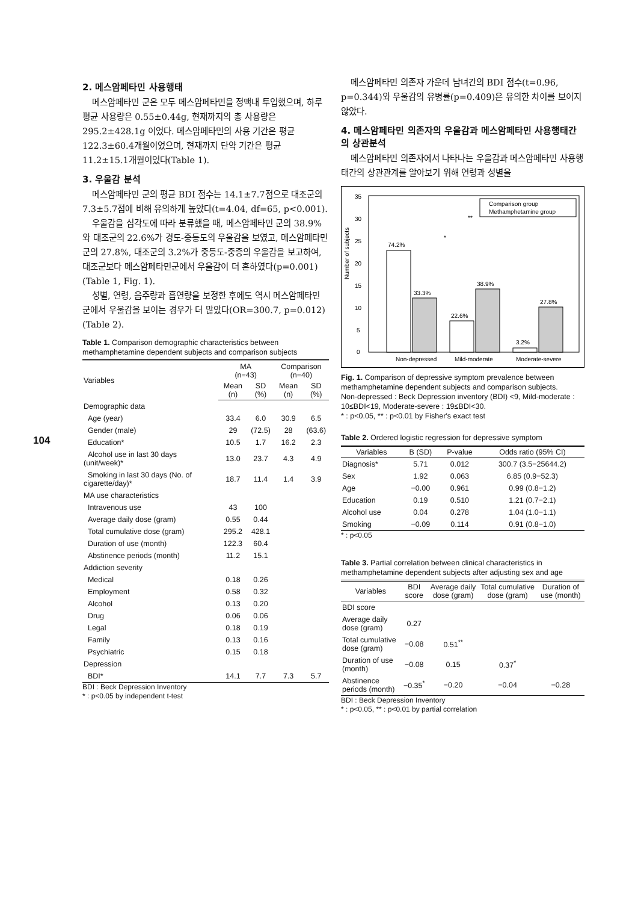104
2. 메스암페타민 사용행태
메스암페타민 군은 모두 메스암페타민을 정맥내 투입했으며, 하루 평균 사용량은 0.55±0.44g, 현재까지의 총 사용량은 295.2±428.1g 이었다. 메스암페타민의 사용 기간은 평균 122.3±60.4개월이었으며, 현재까지 단약 기간은 평균 11.2±15.1개월이었다(Table 1).
3. 우울감 분석
메스암페타민 군의 평균 BDI 점수는 14.1±7.7점으로 대조군의 7.3±5.7점에 비해 유의하게 높았다(t=4.04, df=65, p<0.001).
우울감을 심각도에 따라 분류했을 때, 메스암페타민 군의 38.9%와 대조군의 22.6%가 경도-중등도의 우울감을 보였고, 메스암페타민 군의 27.8%, 대조군의 3.2%가 중등도-중증의 우울감을 보고하여, 대조군보다 메스암페타민군에서 우울감이 더 흔하였다(p=0.001) (Table 1, Fig. 1).
성별, 연령, 음주량과 흡연량을 보정한 후에도 역시 메스암페타민 군에서 우울감을 보이는 경우가 더 많았다(OR=300.7, p=0.012) (Table 2).
Table 1. Comparison demographic characteristics between methamphetamine dependent subjects and comparison subjects
| Variables | MA (n=43) | | Comparison (n=40) | |
| --- | --- | --- | --- | --- |
| | Mean (n) | SD (%) | Mean (n) | SD (%) |
| Demographic data | | | | |
| Age (year) | 33.4 | 6.0 | 30.9 | 6.5 |
| Gender (male) | 29 | (72.5) | 28 | (63.6) |
| Education* | 10.5 | 1.7 | 16.2 | 2.3 |
| Alcohol use in last 30 days (unit/week)* | 13.0 | 23.7 | 4.3 | 4.9 |
| Smoking in last 30 days (No. of cigarette/day)* | 18.7 | 11.4 | 1.4 | 3.9 |
| MA use characteristics | | | | |
| Intravenous use | 43 | 100 | | |
| Average daily dose (gram) | 0.55 | 0.44 | | |
| Total cumulative dose (gram) | 295.2 | 428.1 | | |
| Duration of use (month) | 122.3 | 60.4 | | |
| Abstinence periods (month) | 11.2 | 15.1 | | |
| Addiction severity | | | | |
| Medical | 0.18 | 0.26 | | |
| Employment | 0.58 | 0.32 | | |
| Alcohol | 0.13 | 0.20 | | |
| Drug | 0.06 | 0.06 | | |
| Legal | 0.18 | 0.19 | | |
| Family | 0.13 | 0.16 | | |
| Psychiatric | 0.15 | 0.18 | | |
| Depression | | | | |
| BDI* | 14.1 | 7.7 | 7.3 | 5.7 |
BDI : Beck Depression Inventory
* : p<0.05 by independent t-test
메스암페타민 의존자 가운데 남녀간의 BDI 점수(t=0.96, p=0.344)와 우울감의 유병률(p=0.409)은 유의한 차이를 보이지 않았다.
4. 메스암페타민 의존자의 우울감과 메스암페타민 사용행태간의 상관분석
메스암페타민 의존자에서 나타나는 우울감과 메스암페타민 사용행태간의 상관관계를 알아보기 위해 연령과 성별을
Number of subjects
0
5
10
15
20
25
30
35
74.2%
33.3%
22.6%
38.9%
3.2%
27.8%
Non-depressed
Mild-moderate
Moderate-severe
Comparison group
Methamphetamine group
**
*
Fig. 1. Comparison of depressive symptom prevalence between methamphetamine dependent subjects and comparison subjects.
Non-depressed : Beck Depression inventory (BDI) <9, Mild-moderate : 10≤BDI<19, Moderate-severe : 19≤BDI<30.
* : p<0.05, ** : p<0.01 by Fisher's exact test
Table 2. Ordered logistic regression for depressive symptom
| Variables | B (SD) | P-value | Odds ratio (95% CI) |
| --- | --- | --- | --- |
| Diagnosis* | 5.71 | 0.012 | 300.7 (3.5−25644.2) |
| Sex | 1.92 | 0.063 | 6.85 (0.9−52.3) |
| Age | −0.00 | 0.961 | 0.99 (0.8−1.2) |
| Education | 0.19 | 0.510 | 1.21 (0.7−2.1) |
| Alcohol use | 0.04 | 0.278 | 1.04 (1.0−1.1) |
| Smoking | −0.09 | 0.114 | 0.91 (0.8−1.0) |
* : p<0.05
Table 3. Partial correlation between clinical characteristics in methamphetamine dependent subjects after adjusting sex and age
| Variables | BDI score | Average daily dose (gram) | Total cumulative dose (gram) | Duration of use (month) |
| --- | --- | --- | --- | --- |
| BDI score | | | | |
| Average daily dose (gram) | 0.27 | | | |
| Total cumulative dose (gram) | −0.08 | 0.51<sup>**</sup> | | |
| Duration of use (month) | −0.08 | 0.15 | 0.37<sup>*</sup> | |
| Abstinence periods (month) | −0.35<sup>*</sup> | −0.20 | −0.04 | −0.28 |
BDI : Beck Depression Inventory
* : p<0.05, ** : p<0.01 by partial correlation